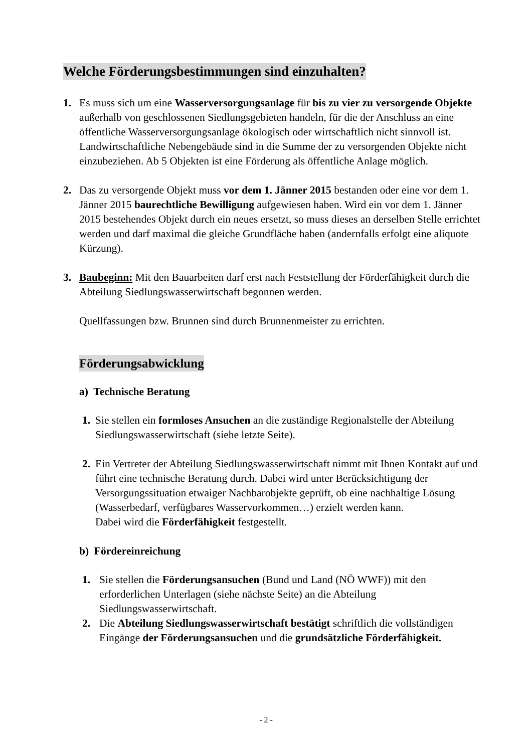Welche Förderungsbestimmungen sind einzuhalten?
1. Es muss sich um eine Wasserversorgungsanlage für bis zu vier zu versorgende Objekte außerhalb von geschlossenen Siedlungsgebieten handeln, für die der Anschluss an eine öffentliche Wasserversorgungsanlage ökologisch oder wirtschaftlich nicht sinnvoll ist. Landwirtschaftliche Nebengebäude sind in die Summe der zu versorgenden Objekte nicht einzubeziehen. Ab 5 Objekten ist eine Förderung als öffentliche Anlage möglich.
2. Das zu versorgende Objekt muss vor dem 1. Jänner 2015 bestanden oder eine vor dem 1. Jänner 2015 baurechtliche Bewilligung aufgewiesen haben. Wird ein vor dem 1. Jänner 2015 bestehendes Objekt durch ein neues ersetzt, so muss dieses an derselben Stelle errichtet werden und darf maximal die gleiche Grundfläche haben (andernfalls erfolgt eine aliquote Kürzung).
3. Baubeginn: Mit den Bauarbeiten darf erst nach Feststellung der Förderfähigkeit durch die Abteilung Siedlungswasserwirtschaft begonnen werden.
Quellfassungen bzw. Brunnen sind durch Brunnenmeister zu errichten.
Förderungsabwicklung
a) Technische Beratung
1. Sie stellen ein formloses Ansuchen an die zuständige Regionalstelle der Abteilung Siedlungswasserwirtschaft (siehe letzte Seite).
2. Ein Vertreter der Abteilung Siedlungswasserwirtschaft nimmt mit Ihnen Kontakt auf und führt eine technische Beratung durch. Dabei wird unter Berücksichtigung der Versorgungssituation etwaiger Nachbarobjekte geprüft, ob eine nachhaltige Lösung (Wasserbedarf, verfügbares Wasservorkommen…) erzielt werden kann.
Dabei wird die Förderfähigkeit festgestellt.
b) Fördereinreichung
1. Sie stellen die Förderungsansuchen (Bund und Land (NÖ WWF)) mit den erforderlichen Unterlagen (siehe nächste Seite) an die Abteilung Siedlungswasserwirtschaft.
2. Die Abteilung Siedlungswasserwirtschaft bestätigt schriftlich die vollständigen Eingänge der Förderungsansuchen und die grundsätzliche Förderfähigkeit.
- 2 -